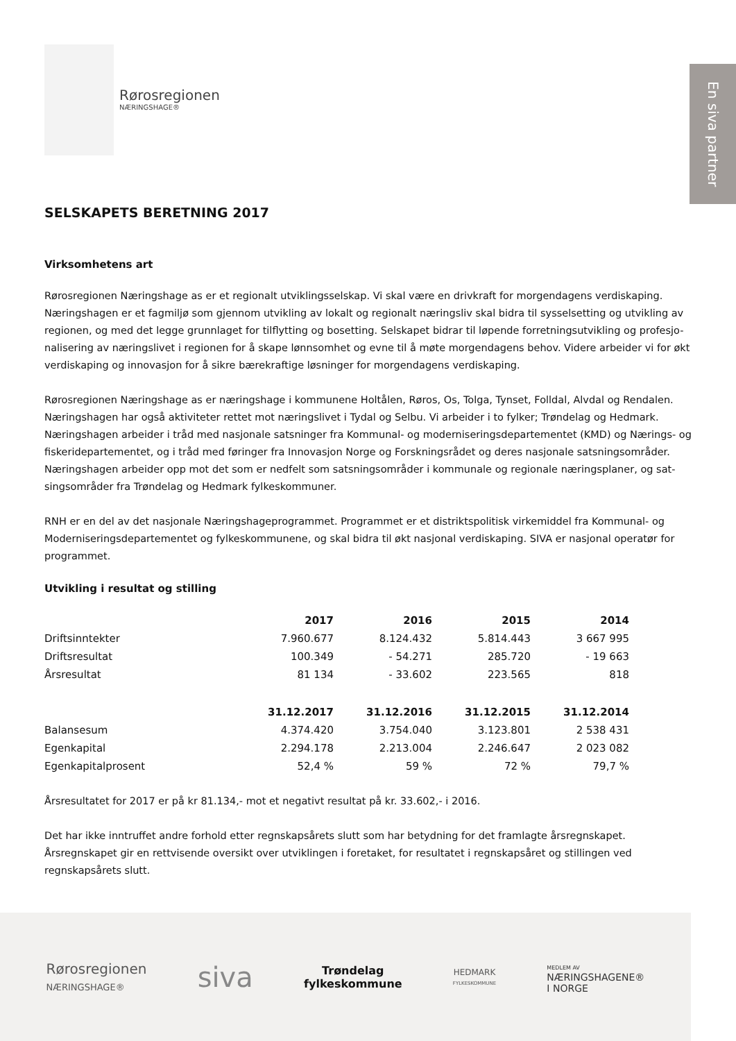En siva partner
Rørosregionen
NÆRINGSHAGE®
SELSKAPETS BERETNING 2017
Virksomhetens art
Rørosregionen Næringshage as er et regionalt utviklingsselskap. Vi skal være en drivkraft for morgendagens verdiskaping. Næringshagen er et fagmiljø som gjennom utvikling av lokalt og regionalt næringsliv skal bidra til sysselsetting og utvikling av regionen, og med det legge grunnlaget for tilflytting og bosetting. Selskapet bidrar til løpende forretningsutvikling og profesjo-nalisering av næringslivet i regionen for å skape lønnsomhet og evne til å møte morgendagens behov. Videre arbeider vi for økt verdiskaping og innovasjon for å sikre bærekraftige løsninger for morgendagens verdiskaping.
Rørosregionen Næringshage as er næringshage i kommunene Holtålen, Røros, Os, Tolga, Tynset, Folldal, Alvdal og Rendalen. Næringshagen har også aktiviteter rettet mot næringslivet i Tydal og Selbu. Vi arbeider i to fylker; Trøndelag og Hedmark. Næringshagen arbeider i tråd med nasjonale satsninger fra Kommunal- og moderniseringsdepartementet (KMD) og Nærings- og fiskeridepartementet, og i tråd med føringer fra Innovasjon Norge og Forskningsrådet og deres nasjonale satsningsområder. Næringshagen arbeider opp mot det som er nedfelt som satsningsområder i kommunale og regionale næringsplaner, og sat-singsområder fra Trøndelag og Hedmark fylkeskommuner.
RNH er en del av det nasjonale Næringshageprogrammet. Programmet er et distriktspolitisk virkemiddel fra Kommunal- og Moderniseringsdepartementet og fylkeskommunene, og skal bidra til økt nasjonal verdiskaping. SIVA er nasjonal operatør for programmet.
Utvikling i resultat og stilling
| | 2017 | 2016 | 2015 | 2014 |
| Driftsinntekter | 7.960.677 | 8.124.432 | 5.814.443 | 3 667 995 |
| Driftsresultat | 100.349 | - 54.271 | 285.720 | - 19 663 |
| Årsresultat | 81 134 | - 33.602 | 223.565 | 818 |
| | 31.12.2017 | 31.12.2016 | 31.12.2015 | 31.12.2014 |
| Balansesum | 4.374.420 | 3.754.040 | 3.123.801 | 2 538 431 |
| Egenkapital | 2.294.178 | 2.213.004 | 2.246.647 | 2 023 082 |
| Egenkapitalprosent | 52,4 % | 59 % | 72 % | 79,7 % |
Årsresultatet for 2017 er på kr 81.134,- mot et negativt resultat på kr. 33.602,- i 2016.
Det har ikke inntruffet andre forhold etter regnskapsårets slutt som har betydning for det framlagte årsregnskapet. Årsregnskapet gir en rettvisende oversikt over utviklingen i foretaket, for resultatet i regnskapsåret og stillingen ved regnskapsårets slutt.
Rørosregionen
NÆRINGSHAGE®
siva
Trøndelag
fylkeskommune
HEDMARK
FYLKESKOMMUNE
MEDLEM AV
NÆRINGSHAGENE®
I NORGE